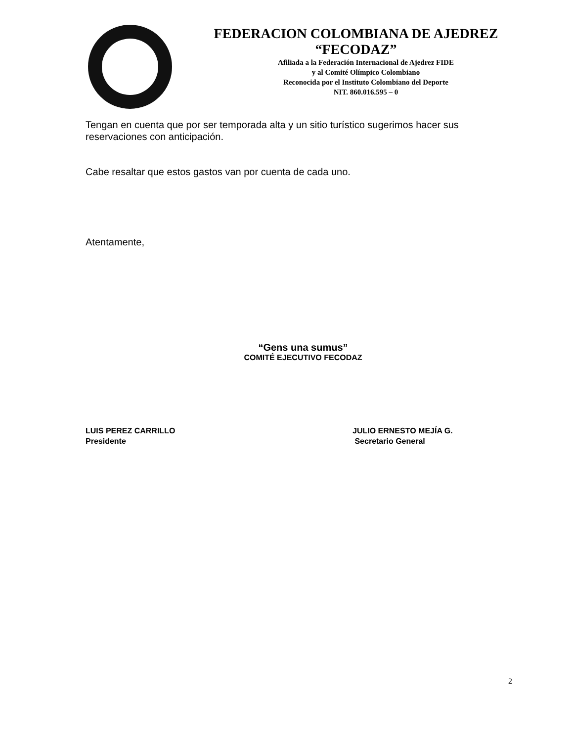FEDERACION COLOMBIANA DE AJEDREZ
“FECODAZ”
Afiliada a la Federación Internacional de Ajedrez FIDE
y al Comité Olímpico Colombiano
Reconocida por el Instituto Colombiano del Deporte
NIT. 860.016.595 – 0
Tengan en cuenta que por ser temporada alta y un sitio turístico sugerimos hacer sus reservaciones con anticipación.
Cabe resaltar que estos gastos van por cuenta de cada uno.
Atentamente,
“Gens una sumus”
COMITÉ EJECUTIVO FECODAZ
LUIS PEREZ CARRILLO
Presidente
JULIO ERNESTO MEJÍA G.
Secretario General
2